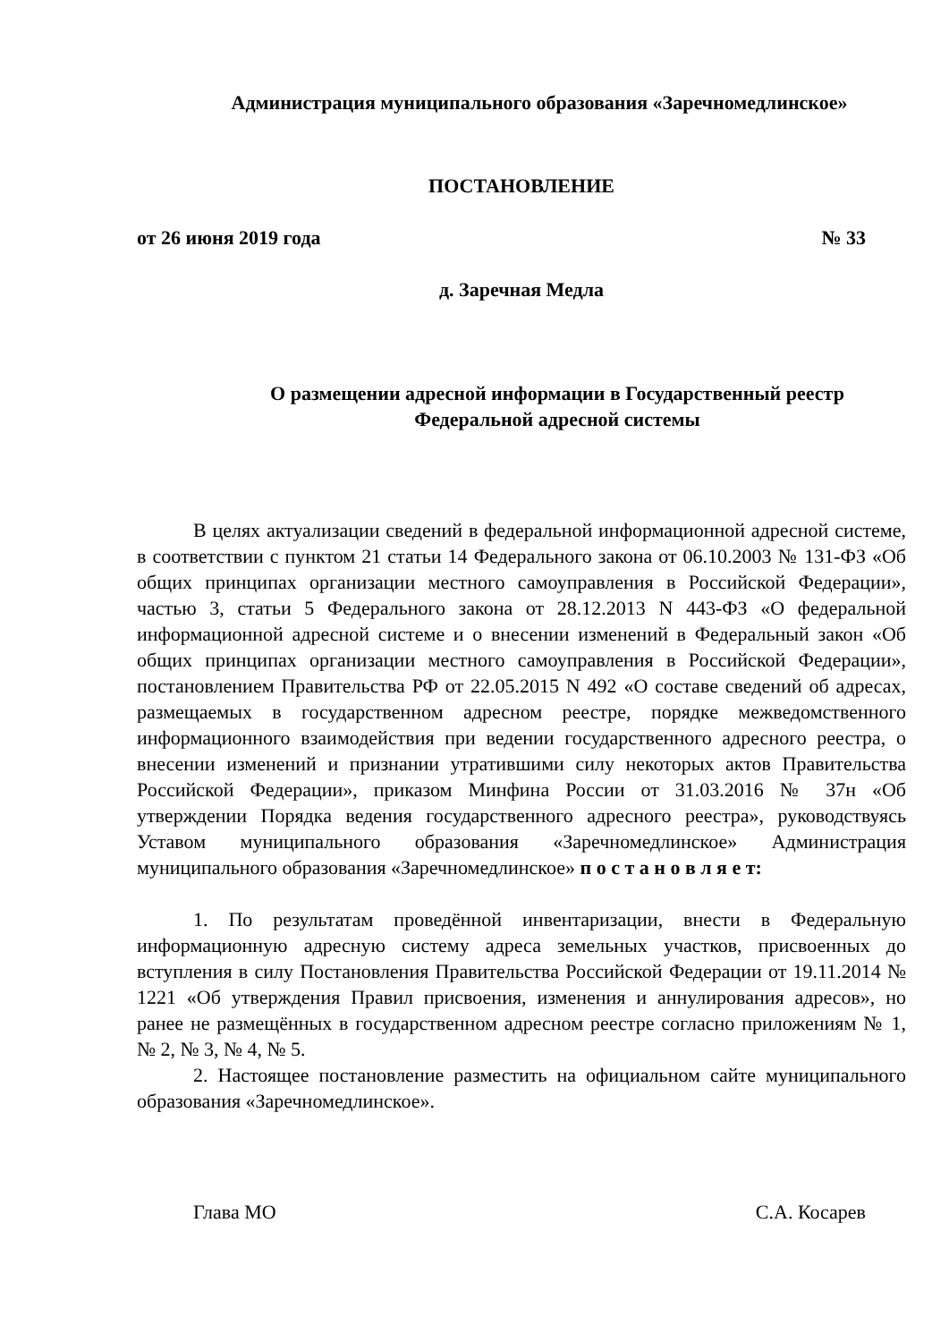Администрация муниципального образования «Заречномедлинское»
ПОСТАНОВЛЕНИЕ
от 26 июня 2019 года № 33
д. Заречная Медла
О размещении адресной информации в Государственный реестр
Федеральной адресной системы
В целях актуализации сведений в федеральной информационной адресной системе, в соответствии с пунктом 21 статьи 14 Федерального закона от 06.10.2003 № 131-ФЗ «Об общих принципах организации местного самоуправления в Российской Федерации», частью 3, статьи 5 Федерального закона от 28.12.2013 N 443-ФЗ «О федеральной информационной адресной системе и о внесении изменений в Федеральный закон «Об общих принципах организации местного самоуправления в Российской Федерации», постановлением Правительства РФ от 22.05.2015 N 492 «О составе сведений об адресах, размещаемых в государственном адресном реестре, порядке межведомственного информационного взаимодействия при ведении государственного адресного реестра, о внесении изменений и признании утратившими силу некоторых актов Правительства Российской Федерации», приказом Минфина России от 31.03.2016 № 37н «Об утверждении Порядка ведения государственного адресного реестра», руководствуясь Уставом муниципального образования «Заречномедлинское» Администрация муниципального образования «Заречномедлинское» п о с т а н о в л я е т:
1. По результатам проведённой инвентаризации, внести в Федеральную информационную адресную систему адреса земельных участков, присвоенных до вступления в силу Постановления Правительства Российской Федерации от 19.11.2014 № 1221 «Об утверждения Правил присвоения, изменения и аннулирования адресов», но ранее не размещённых в государственном адресном реестре согласно приложениям № 1, № 2, № 3, № 4, № 5.
2. Настоящее постановление разместить на официальном сайте муниципального образования «Заречномедлинское».
Глава МО С.А. Косарев